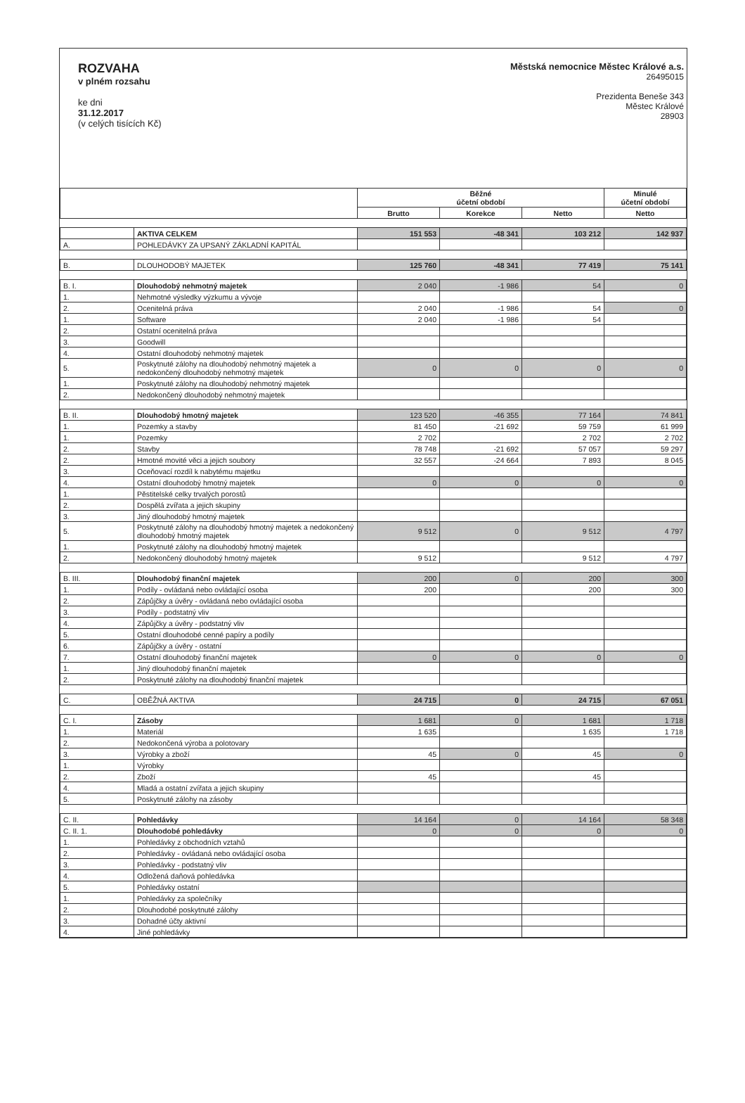ROZVAHA
v plném rozsahu
ke dni
31.12.2017
(v celých tisících Kč)
Městská nemocnice Městec Králové a.s.
26495015
Prezidenta Beneše 343
Městec Králové
28903
| | | Běžné účetní období | | | Minulé účetní období |
| --- | --- | --- | --- | --- | --- |
| | | Brutto | Korekce | Netto | Netto |
| | AKTIVA CELKEM | 151 553 | -48 341 | 103 212 | 142 937 |
| A. | POHLEDÁVKY ZA UPSANÝ ZÁKLADNÍ KAPITÁL | | | | |
| B. | DLOUHODOBÝ MAJETEK | 125 760 | -48 341 | 77 419 | 75 141 |
| B. I. | Dlouhodobý nehmotný majetek | 2 040 | -1 986 | 54 | 0 |
| 1. | Nehmotné výsledky výzkumu a vývoje | | | | |
| 2. | Ocenitelná práva | 2 040 | -1 986 | 54 | 0 |
| 1. | Software | 2 040 | -1 986 | 54 | |
| 2. | Ostatní ocenitelná práva | | | | |
| 3. | Goodwill | | | | |
| 4. | Ostatní dlouhodobý nehmotný majetek | | | | |
| 5. | Poskytnuté zálohy na dlouhodobý nehmotný majetek a nedokončený dlouhodobý nehmotný majetek | 0 | 0 | 0 | 0 |
| 1. | Poskytnuté zálohy na dlouhodobý nehmotný majetek | | | | |
| 2. | Nedokončený dlouhodobý nehmotný majetek | | | | |
| B. II. | Dlouhodobý hmotný majetek | 123 520 | -46 355 | 77 164 | 74 841 |
| 1. | Pozemky a stavby | 81 450 | -21 692 | 59 759 | 61 999 |
| 1. | Pozemky | 2 702 | | 2 702 | 2 702 |
| 2. | Stavby | 78 748 | -21 692 | 57 057 | 59 297 |
| 2. | Hmotné movité věci a jejich soubory | 32 557 | -24 664 | 7 893 | 8 045 |
| 3. | Oceňovací rozdíl k nabytému majetku | | | | |
| 4. | Ostatní dlouhodobý hmotný majetek | 0 | 0 | 0 | 0 |
| 1. | Pěstitelské celky trvalých porostů | | | | |
| 2. | Dospělá zvířata a jejich skupiny | | | | |
| 3. | Jiný dlouhodobý hmotný majetek | | | | |
| 5. | Poskytnuté zálohy na dlouhodobý hmotný majetek a nedokončený dlouhodobý hmotný majetek | 9 512 | 0 | 9 512 | 4 797 |
| 1. | Poskytnuté zálohy na dlouhodobý hmotný majetek | | | | |
| 2. | Nedokončený dlouhodobý hmotný majetek | 9 512 | | 9 512 | 4 797 |
| B. III. | Dlouhodobý finanční majetek | 200 | 0 | 200 | 300 |
| 1. | Podíly - ovládaná nebo ovládající osoba | 200 | | 200 | 300 |
| 2. | Zápůjčky a úvěry - ovládaná nebo ovládající osoba | | | | |
| 3. | Podíly - podstatný vliv | | | | |
| 4. | Zápůjčky a úvěry - podstatný vliv | | | | |
| 5. | Ostatní dlouhodobé cenné papíry a podíly | | | | |
| 6. | Zápůjčky a úvěry - ostatní | | | | |
| 7. | Ostatní dlouhodobý finanční majetek | 0 | 0 | 0 | 0 |
| 1. | Jiný dlouhodobý finanční majetek | | | | |
| 2. | Poskytnuté zálohy na dlouhodobý finanční majetek | | | | |
| C. | OBĚŽNÁ AKTIVA | 24 715 | 0 | 24 715 | 67 051 |
| C. I. | Zásoby | 1 681 | 0 | 1 681 | 1 718 |
| 1. | Materiál | 1 635 | | 1 635 | 1 718 |
| 2. | Nedokončená výroba a polotovary | | | | |
| 3. | Výrobky a zboží | 45 | 0 | 45 | 0 |
| 1. | Výrobky | | | | |
| 2. | Zboží | 45 | | 45 | |
| 4. | Mladá a ostatní zvířata a jejich skupiny | | | | |
| 5. | Poskytnuté zálohy na zásoby | | | | |
| C. II. | Pohledávky | 14 164 | 0 | 14 164 | 58 348 |
| C. II. 1. | Dlouhodobé pohledávky | 0 | 0 | 0 | 0 |
| 1. | Pohledávky z obchodních vztahů | | | | |
| 2. | Pohledávky - ovládaná nebo ovládající osoba | | | | |
| 3. | Pohledávky - podstatný vliv | | | | |
| 4. | Odložená daňová pohledávka | | | | |
| 5. | Pohledávky ostatní | | | | |
| 1. | Pohledávky za společníky | | | | |
| 2. | Dlouhodobé poskytnuté zálohy | | | | |
| 3. | Dohadné účty aktivní | | | | |
| 4. | Jiné pohledávky | | | | |